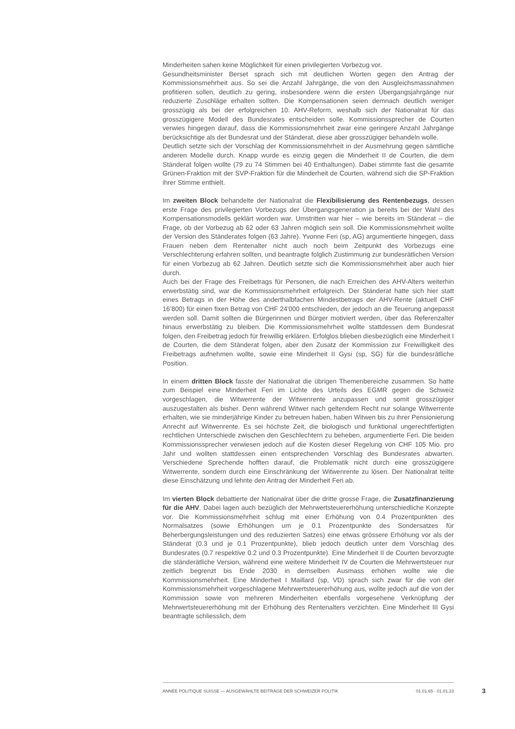Minderheiten sahen keine Möglichkeit für einen privilegierten Vorbezug vor.
Gesundheitsminister Berset sprach sich mit deutlichen Worten gegen den Antrag der Kommissionsmehrheit aus. So sei die Anzahl Jahrgänge, die von den Ausgleichsmassnahmen profitieren sollen, deutlich zu gering, insbesondere wenn die ersten Übergangsjahrgänge nur reduzierte Zuschläge erhalten sollten. Die Kompensationen seien demnach deutlich weniger grosszügig als bei der erfolgreichen 10. AHV-Reform, weshalb sich der Nationalrat für das grosszügigere Modell des Bundesrates entscheiden solle. Kommissionssprecher de Courten verwies hingegen darauf, dass die Kommissionsmehrheit zwar eine geringere Anzahl Jahrgänge berücksichtige als der Bundesrat und der Ständerat, diese aber grosszügiger behandeln wolle.
Deutlich setzte sich der Vorschlag der Kommissionsmehrheit in der Ausmehrung gegen sämtliche anderen Modelle durch. Knapp wurde es einzig gegen die Minderheit II de Courten, die dem Ständerat folgen wollte (79 zu 74 Stimmen bei 40 Enthaltungen). Dabei stimmte fast die gesamte Grünen-Fraktion mit der SVP-Fraktion für die Minderheit de Courten, während sich die SP-Fraktion ihrer Stimme enthielt.
Im zweiten Block behandelte der Nationalrat die Flexibilisierung des Rentenbezugs, dessen erste Frage des privilegierten Vorbezugs der Übergangsgeneration ja bereits bei der Wahl des Kompensationsmodells geklärt worden war. Umstritten war hier – wie bereits im Ständerat – die Frage, ob der Vorbezug ab 62 oder 63 Jahren möglich sein soll. Die Kommissionsmehrheit wollte der Version des Ständerates folgen (63 Jahre). Yvonne Feri (sp, AG) argumentierte hingegen, dass Frauen neben dem Rentenalter nicht auch noch beim Zeitpunkt des Vorbezugs eine Verschlechterung erfahren sollten, und beantragte folglich Zustimmung zur bundesrätlichen Version für einen Vorbezug ab 62 Jahren. Deutlich setzte sich die Kommissionsmehrheit aber auch hier durch.
Auch bei der Frage des Freibetrags für Personen, die nach Erreichen des AHV-Alters weiterhin erwerbstätig sind, war die Kommissionsmehrheit erfolgreich. Der Ständerat hatte sich hier statt eines Betrags in der Höhe des anderthalbfachen Mindestbetrags der AHV-Rente (aktuell CHF 16’800) für einen fixen Betrag von CHF 24'000 entschieden, der jedoch an die Teuerung angepasst werden soll. Damit sollten die Bürgerinnen und Bürger motiviert werden, über das Referenzalter hinaus erwerbstätig zu bleiben. Die Kommissionsmehrheit wollte stattdessen dem Bundesrat folgen, den Freibetrag jedoch für freiwillig erklären. Erfolglos blieben diesbezüglich eine Minderheit I de Courten, die dem Ständerat folgen, aber den Zusatz der Kommission zur Freiwilligkeit des Freibetrags aufnehmen wollte, sowie eine Minderheit II Gysi (sp, SG) für die bundesrätliche Position.
In einem dritten Block fasste der Nationalrat die übrigen Themenbereiche zusammen. So hatte zum Beispiel eine Minderheit Feri im Lichte des Urteils des EGMR gegen die Schweiz vorgeschlagen, die Witwerrente der Witwenrente anzupassen und somit grosszügiger auszugestalten als bisher. Denn während Witwer nach geltendem Recht nur solange Witwerrente erhalten, wie sie minderjährige Kinder zu betreuen haben, haben Witwen bis zu ihrer Pensionierung Anrecht auf Witwenrente. Es sei höchste Zeit, die biologisch und funktional ungerechtfertigten rechtlichen Unterschiede zwischen den Geschlechtern zu beheben, argumentierte Feri. Die beiden Kommissionssprecher verwiesen jedoch auf die Kosten dieser Regelung von CHF 105 Mio. pro Jahr und wollten stattdessen einen entsprechenden Vorschlag des Bundesrates abwarten. Verschiedene Sprechende hofften darauf, die Problematik nicht durch eine grosszügigere Witwerrente, sondern durch eine Einschränkung der Witwenrente zu lösen. Der Nationalrat teilte diese Einschätzung und lehnte den Antrag der Minderheit Feri ab.
Im vierten Block debattierte der Nationalrat über die dritte grosse Frage, die Zusatzfinanzierung für die AHV. Dabei lagen auch bezüglich der Mehrwertsteuererhöhung unterschiedliche Konzepte vor. Die Kommissionsmehrheit schlug mit einer Erhöhung von 0.4 Prozentpunkten des Normalsatzes (sowie Erhöhungen um je 0.1 Prozentpunkte des Sondersatzes für Beherbergungsleistungen und des reduzierten Satzes) eine etwas grössere Erhöhung vor als der Ständerat (0.3 und je 0.1 Prozentpunkte), blieb jedoch deutlich unter dem Vorschlag des Bundesrates (0.7 respektive 0.2 und 0.3 Prozentpunkte). Eine Minderheit II de Courten bevorzugte die ständerätliche Version, während eine weitere Minderheit IV de Courten die Mehrwertsteuer nur zeitlich begrenzt bis Ende 2030 in demselben Ausmass erhöhen wollte wie die Kommissionsmehrheit. Eine Minderheit I Maillard (sp, VD) sprach sich zwar für die von der Kommissionsmehrheit vorgeschlagene Mehrwertsteuererhöhung aus, wollte jedoch auf die von der Kommission sowie von mehreren Minderheiten ebenfalls vorgesehene Verknüpfung der Mehrwertsteuererhöhung mit der Erhöhung des Rentenalters verzichten. Eine Minderheit III Gysi beantragte schliesslich, dem
ANNÉE POLITIQUE SUISSE — AUSGEWÄHLTE BEITRÄGE DER SCHWEIZER POLITIK 01.01.65 - 01.01.23
3